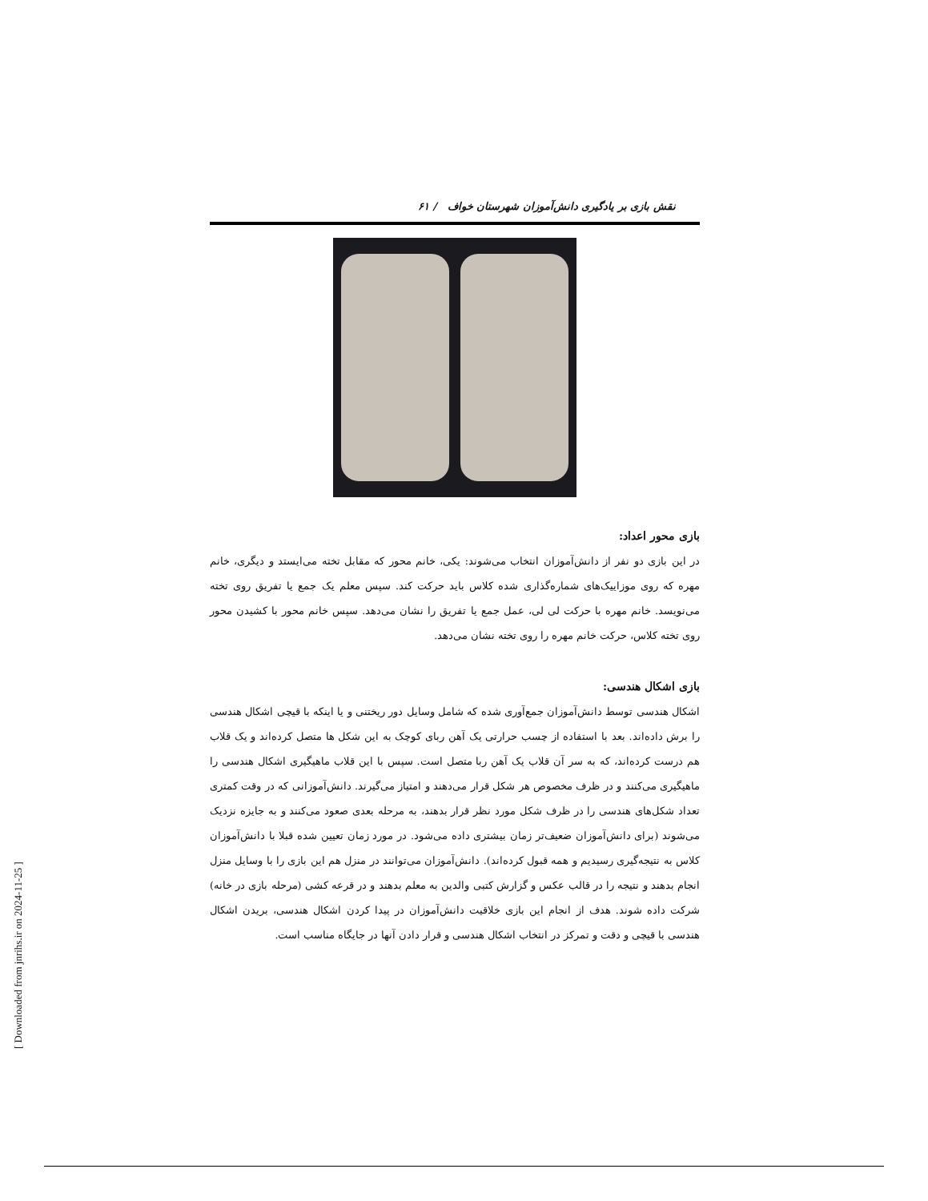نقش بازی بر یادگیری دانش‌آموزان شهرستان خواف / ۶۱
بازی محور اعداد:
در این بازی دو نفر از دانش‌آموزان انتخاب می‌شوند: یکی، خانم محور که مقابل تخته می‌ایستد و دیگری، خانم مهره که روی موزاییک‌های شماره‌گذاری شده کلاس باید حرکت کند. سپس معلم یک جمع یا تفریق روی تخته می‌نویسد. خانم مهره با حرکت لی لی، عمل جمع یا تفریق را نشان می‌دهد. سپس خانم محور با کشیدن محور روی تخته کلاس، حرکت خانم مهره را روی تخته نشان می‌دهد.
بازی اشکال هندسی:
اشکال هندسی توسط دانش‌آموزان جمع‌آوری شده که شامل وسایل دور ریختنی و یا اینکه با قیچی اشکال هندسی را برش داده‌اند. بعد با استفاده از چسب حرارتی یک آهن ربای کوچک به این شکل ها متصل کرده‌اند و یک قلاب هم درست کرده‌اند، که به سر آن قلاب یک آهن ربا متصل است. سپس با این قلاب ماهیگیری اشکال هندسی را ماهیگیری می‌کنند و در ظرف مخصوص هر شکل قرار می‌دهند و امتیاز می‌گیرند. دانش‌آموزانی که در وقت کمتری تعداد شکل‌های هندسی را در ظرف شکل مورد نظر قرار بدهند، به مرحله بعدی صعود می‌کنند و به جایزه نزدیک می‌شوند (برای دانش‌آموزان ضعیف‌تر زمان بیشتری داده می‌شود. در مورد زمان تعیین شده قبلا با دانش‌آموزان کلاس به نتیجه‌گیری رسیدیم و همه قبول کرده‌اند). دانش‌آموزان می‌توانند در منزل هم این بازی را با وسایل منزل انجام بدهند و نتیجه را در قالب عکس و گزارش کتبی والدین به معلم بدهند و در قرعه کشی (مرحله بازی در خانه) شرکت داده شوند. هدف از انجام این بازی خلاقیت دانش‌آموزان در پیدا کردن اشکال هندسی، بریدن اشکال هندسی با قیچی و دقت و تمرکز در انتخاب اشکال هندسی و قرار دادن آنها در جایگاه مناسب است.
[ Downloaded from jnrihs.ir on 2024-11-25 ]